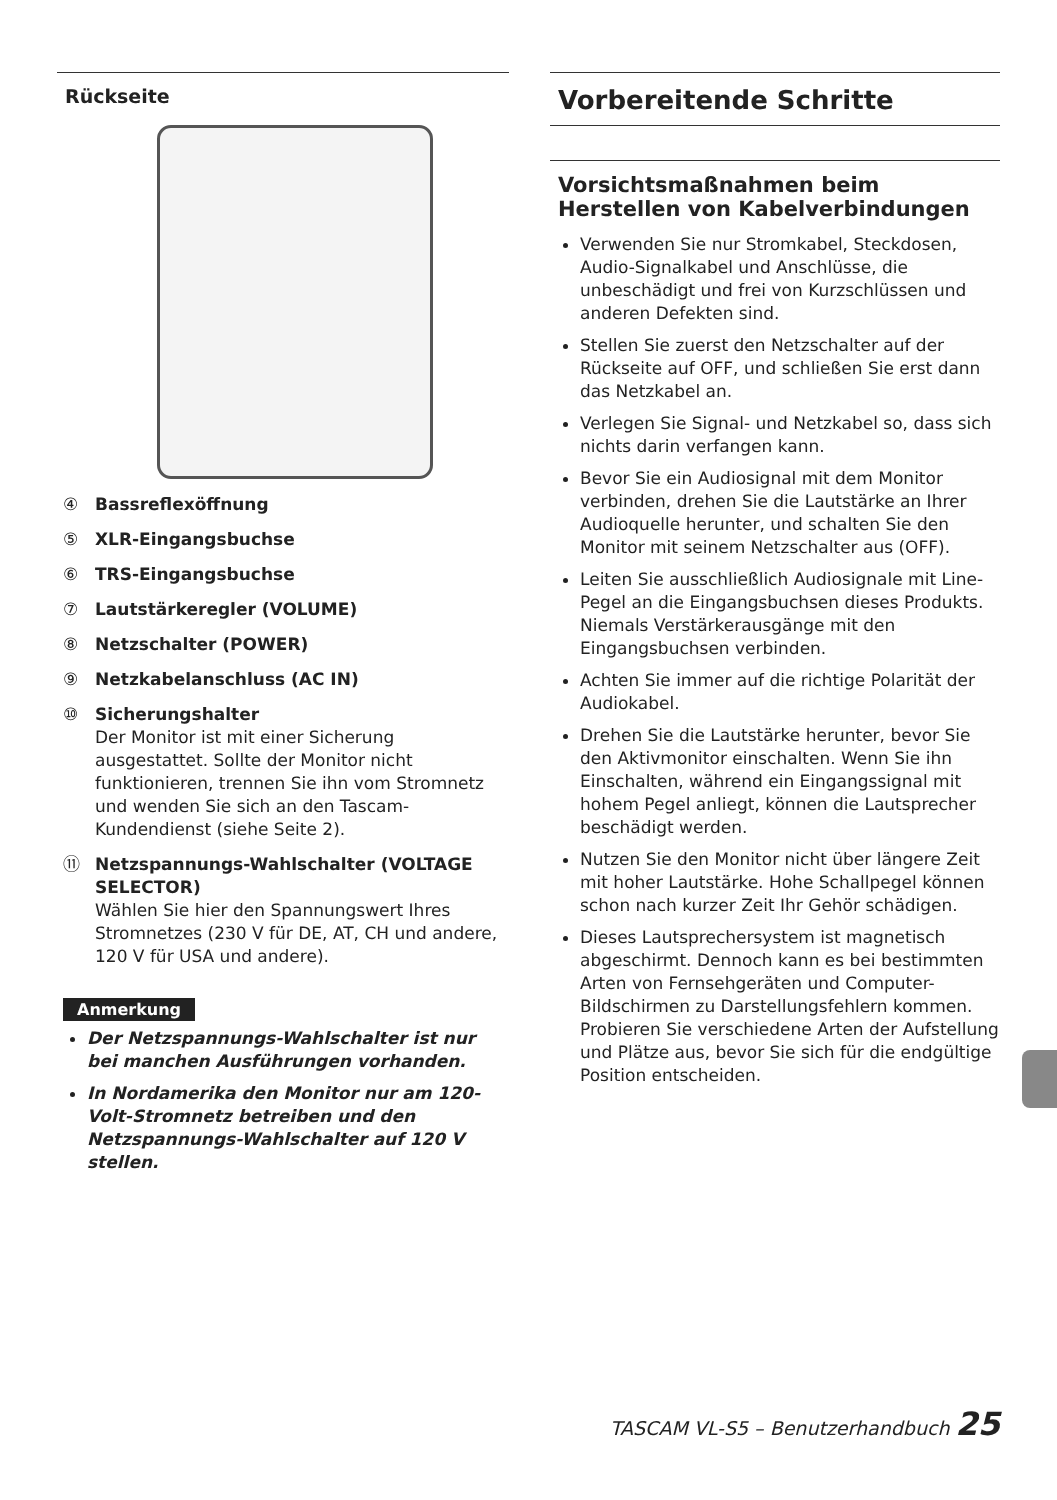Rückseite
④ Bassreflexöffnung
⑤ XLR-Eingangsbuchse
⑥ TRS-Eingangsbuchse
⑦ Lautstärkeregler (VOLUME)
⑧ Netzschalter (POWER)
⑨ Netzkabelanschluss (AC IN)
⑩ Sicherungshalter
Der Monitor ist mit einer Sicherung ausgestattet. Sollte der Monitor nicht funktionieren, trennen Sie ihn vom Stromnetz und wenden Sie sich an den Tascam-Kundendienst (siehe Seite 2).
⑪ Netzspannungs-Wahlschalter (VOLTAGE SELECTOR)
Wählen Sie hier den Spannungswert Ihres Stromnetzes (230 V für DE, AT, CH und andere, 120 V für USA und andere).
Anmerkung
Der Netzspannungs-Wahlschalter ist nur bei manchen Ausführungen vorhanden.
In Nordamerika den Monitor nur am 120-Volt-Stromnetz betreiben und den Netzspannungs-Wahlschalter auf 120 V stellen.
Vorbereitende Schritte
Vorsichtsmaßnahmen beim Herstellen von Kabelverbindungen
Verwenden Sie nur Stromkabel, Steckdosen, Audio-Signalkabel und Anschlüsse, die unbeschädigt und frei von Kurzschlüssen und anderen Defekten sind.
Stellen Sie zuerst den Netzschalter auf der Rückseite auf OFF, und schließen Sie erst dann das Netzkabel an.
Verlegen Sie Signal- und Netzkabel so, dass sich nichts darin verfangen kann.
Bevor Sie ein Audiosignal mit dem Monitor verbinden, drehen Sie die Lautstärke an Ihrer Audioquelle herunter, und schalten Sie den Monitor mit seinem Netzschalter aus (OFF).
Leiten Sie ausschließlich Audiosignale mit Line-Pegel an die Eingangsbuchsen dieses Produkts. Niemals Verstärkerausgänge mit den Eingangsbuchsen verbinden.
Achten Sie immer auf die richtige Polarität der Audiokabel.
Drehen Sie die Lautstärke herunter, bevor Sie den Aktivmonitor einschalten. Wenn Sie ihn Einschalten, während ein Eingangssignal mit hohem Pegel anliegt, können die Lautsprecher beschädigt werden.
Nutzen Sie den Monitor nicht über längere Zeit mit hoher Lautstärke. Hohe Schallpegel können schon nach kurzer Zeit Ihr Gehör schädigen.
Dieses Lautsprechersystem ist magnetisch abgeschirmt. Dennoch kann es bei bestimmten Arten von Fernsehgeräten und Computer-Bildschirmen zu Darstellungsfehlern kommen.
Probieren Sie verschiedene Arten der Aufstellung und Plätze aus, bevor Sie sich für die endgültige Position entscheiden.
TASCAM VL-S5 – Benutzerhandbuch 25